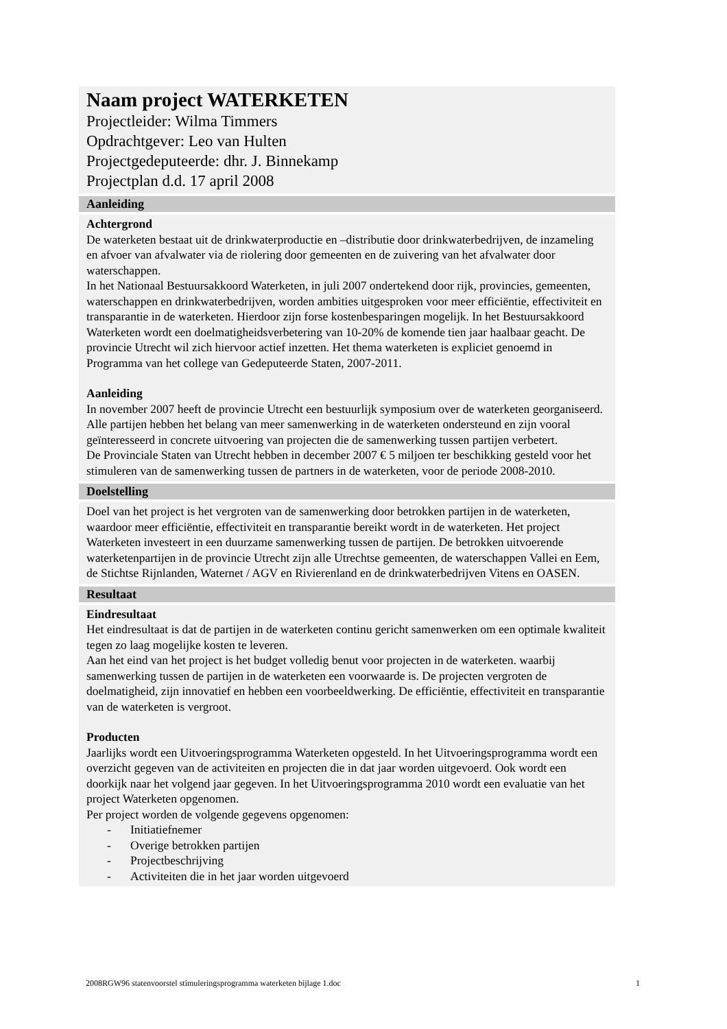Naam project WATERKETEN
Projectleider: Wilma Timmers
Opdrachtgever: Leo van Hulten
Projectgedeputeerde: dhr. J. Binnekamp
Projectplan d.d. 17 april 2008
Aanleiding
Achtergrond
De waterketen bestaat uit de drinkwaterproductie en –distributie door drinkwaterbedrijven, de inzameling en afvoer van afvalwater via de riolering door gemeenten en de zuivering van het afvalwater door waterschappen.
In het Nationaal Bestuursakkoord Waterketen, in juli 2007 ondertekend door rijk, provincies, gemeenten, waterschappen en drinkwaterbedrijven, worden ambities uitgesproken voor meer efficiëntie, effectiviteit en transparantie in de waterketen. Hierdoor zijn forse kostenbesparingen mogelijk. In het Bestuursakkoord Waterketen wordt een doelmatigheidsverbetering van 10-20% de komende tien jaar haalbaar geacht. De provincie Utrecht wil zich hiervoor actief inzetten. Het thema waterketen is expliciet genoemd in Programma van het college van Gedeputeerde Staten, 2007-2011.
Aanleiding
In november 2007 heeft de provincie Utrecht een bestuurlijk symposium over de waterketen georganiseerd. Alle partijen hebben het belang van meer samenwerking in de waterketen ondersteund en zijn vooral geïnteresseerd in concrete uitvoering van projecten die de samenwerking tussen partijen verbetert.
De Provinciale Staten van Utrecht hebben in december 2007 € 5 miljoen ter beschikking gesteld voor het stimuleren van de samenwerking tussen de partners in de waterketen, voor de periode 2008-2010.
Doelstelling
Doel van het project is het vergroten van de samenwerking door betrokken partijen in de waterketen, waardoor meer efficiëntie, effectiviteit en transparantie bereikt wordt in de waterketen. Het project Waterketen investeert in een duurzame samenwerking tussen de partijen. De betrokken uitvoerende waterketenpartijen in de provincie Utrecht zijn alle Utrechtse gemeenten, de waterschappen Vallei en Eem, de Stichtse Rijnlanden, Waternet / AGV en Rivierenland en de drinkwaterbedrijven Vitens en OASEN.
Resultaat
Eindresultaat
Het eindresultaat is dat de partijen in de waterketen continu gericht samenwerken om een optimale kwaliteit tegen zo laag mogelijke kosten te leveren.
Aan het eind van het project is het budget volledig benut voor projecten in de waterketen. waarbij samenwerking tussen de partijen in de waterketen een voorwaarde is. De projecten vergroten de doelmatigheid, zijn innovatief en hebben een voorbeeldwerking. De efficiëntie, effectiviteit en transparantie van de waterketen is vergroot.
Producten
Jaarlijks wordt een Uitvoeringsprogramma Waterketen opgesteld. In het Uitvoeringsprogramma wordt een overzicht gegeven van de activiteiten en projecten die in dat jaar worden uitgevoerd. Ook wordt een doorkijk naar het volgend jaar gegeven. In het Uitvoeringsprogramma 2010 wordt een evaluatie van het project Waterketen opgenomen.
Per project worden de volgende gegevens opgenomen:
- Initiatiefnemer
- Overige betrokken partijen
- Projectbeschrijving
- Activiteiten die in het jaar worden uitgevoerd
2008RGW96 statenvoorstel stimuleringsprogramma waterketen bijlage 1.doc 1